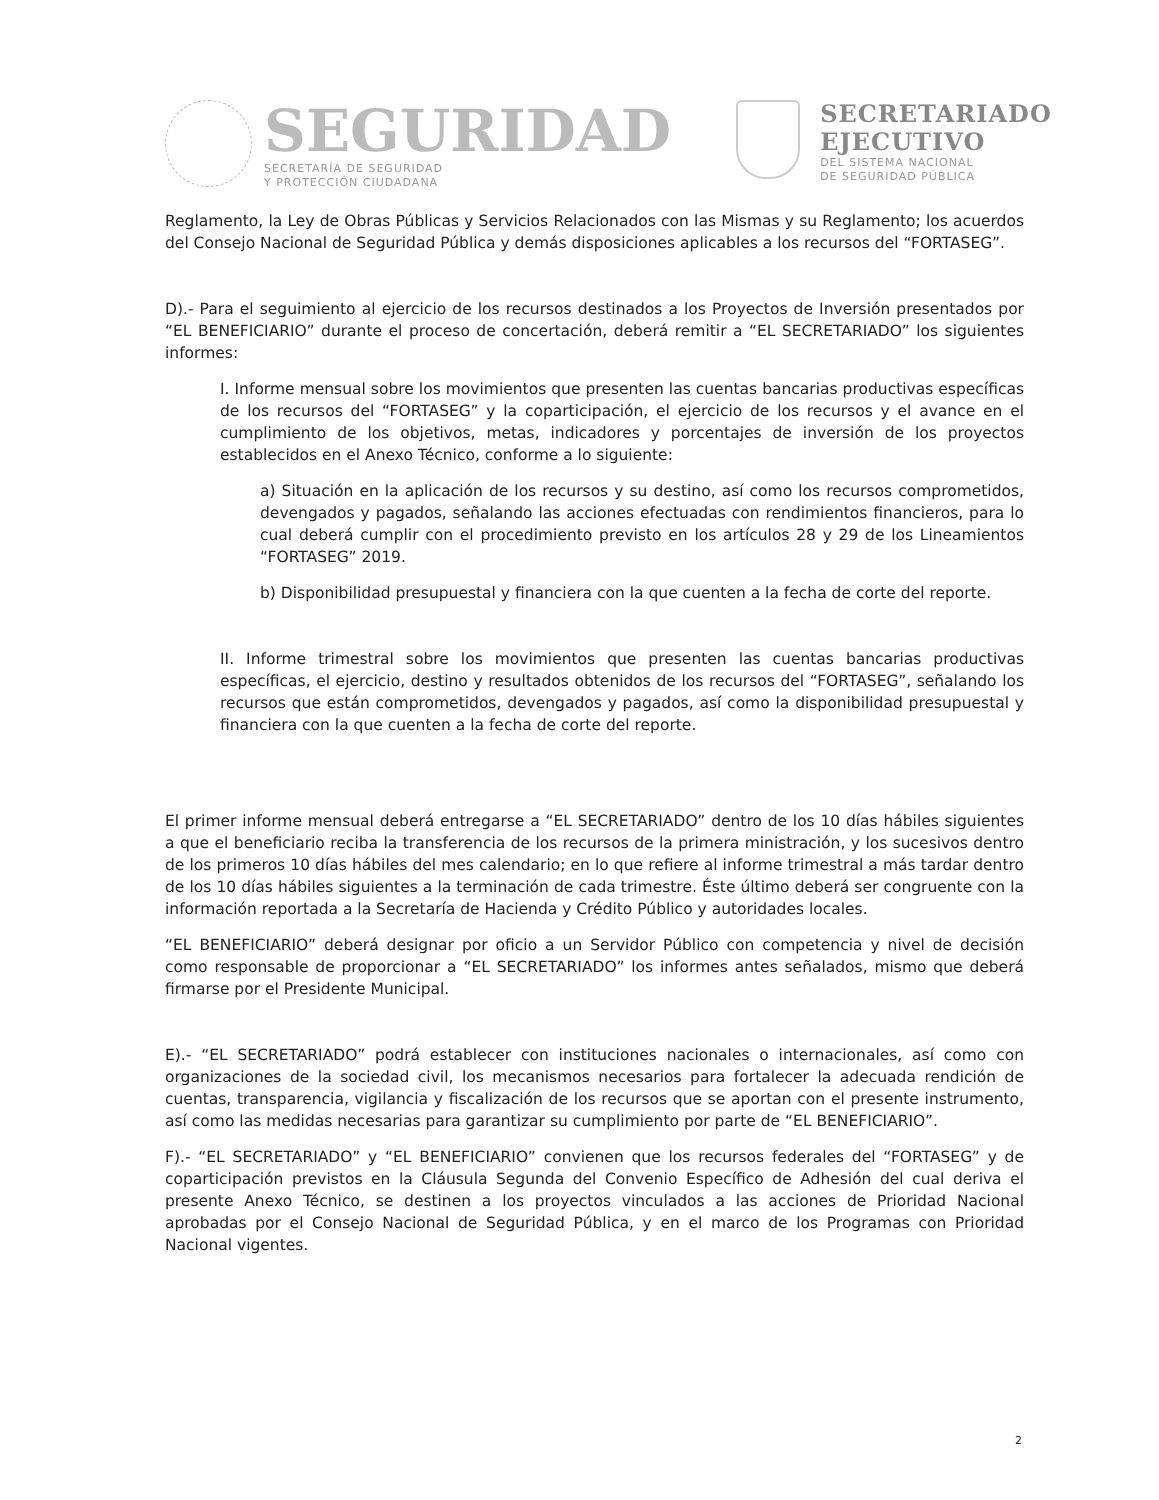SEGURIDAD
SECRETARÍA DE SEGURIDAD
Y PROTECCIÓN CIUDADANA
SECRETARIADO
EJECUTIVO
DEL SISTEMA NACIONAL
DE SEGURIDAD PÚBLICA
Reglamento, la Ley de Obras Públicas y Servicios Relacionados con las Mismas y su Reglamento; los acuerdos del Consejo Nacional de Seguridad Pública y demás disposiciones aplicables a los recursos del “FORTASEG”.
D).- Para el seguimiento al ejercicio de los recursos destinados a los Proyectos de Inversión presentados por “EL BENEFICIARIO” durante el proceso de concertación, deberá remitir a “EL SECRETARIADO” los siguientes informes:
I. Informe mensual sobre los movimientos que presenten las cuentas bancarias productivas específicas de los recursos del “FORTASEG” y la coparticipación, el ejercicio de los recursos y el avance en el cumplimiento de los objetivos, metas, indicadores y porcentajes de inversión de los proyectos establecidos en el Anexo Técnico, conforme a lo siguiente:
a) Situación en la aplicación de los recursos y su destino, así como los recursos comprometidos, devengados y pagados, señalando las acciones efectuadas con rendimientos financieros, para lo cual deberá cumplir con el procedimiento previsto en los artículos 28 y 29 de los Lineamientos “FORTASEG” 2019.
b) Disponibilidad presupuestal y financiera con la que cuenten a la fecha de corte del reporte.
II. Informe trimestral sobre los movimientos que presenten las cuentas bancarias productivas específicas, el ejercicio, destino y resultados obtenidos de los recursos del “FORTASEG”, señalando los recursos que están comprometidos, devengados y pagados, así como la disponibilidad presupuestal y financiera con la que cuenten a la fecha de corte del reporte.
El primer informe mensual deberá entregarse a “EL SECRETARIADO” dentro de los 10 días hábiles siguientes a que el beneficiario reciba la transferencia de los recursos de la primera ministración, y los sucesivos dentro de los primeros 10 días hábiles del mes calendario; en lo que refiere al informe trimestral a más tardar dentro de los 10 días hábiles siguientes a la terminación de cada trimestre. Éste último deberá ser congruente con la información reportada a la Secretaría de Hacienda y Crédito Público y autoridades locales.
“EL BENEFICIARIO” deberá designar por oficio a un Servidor Público con competencia y nivel de decisión como responsable de proporcionar a “EL SECRETARIADO” los informes antes señalados, mismo que deberá firmarse por el Presidente Municipal.
E).- “EL SECRETARIADO” podrá establecer con instituciones nacionales o internacionales, así como con organizaciones de la sociedad civil, los mecanismos necesarios para fortalecer la adecuada rendición de cuentas, transparencia, vigilancia y fiscalización de los recursos que se aportan con el presente instrumento, así como las medidas necesarias para garantizar su cumplimiento por parte de “EL BENEFICIARIO”.
F).- “EL SECRETARIADO” y “EL BENEFICIARIO” convienen que los recursos federales del “FORTASEG” y de coparticipación previstos en la Cláusula Segunda del Convenio Específico de Adhesión del cual deriva el presente Anexo Técnico, se destinen a los proyectos vinculados a las acciones de Prioridad Nacional aprobadas por el Consejo Nacional de Seguridad Pública, y en el marco de los Programas con Prioridad Nacional vigentes.
2